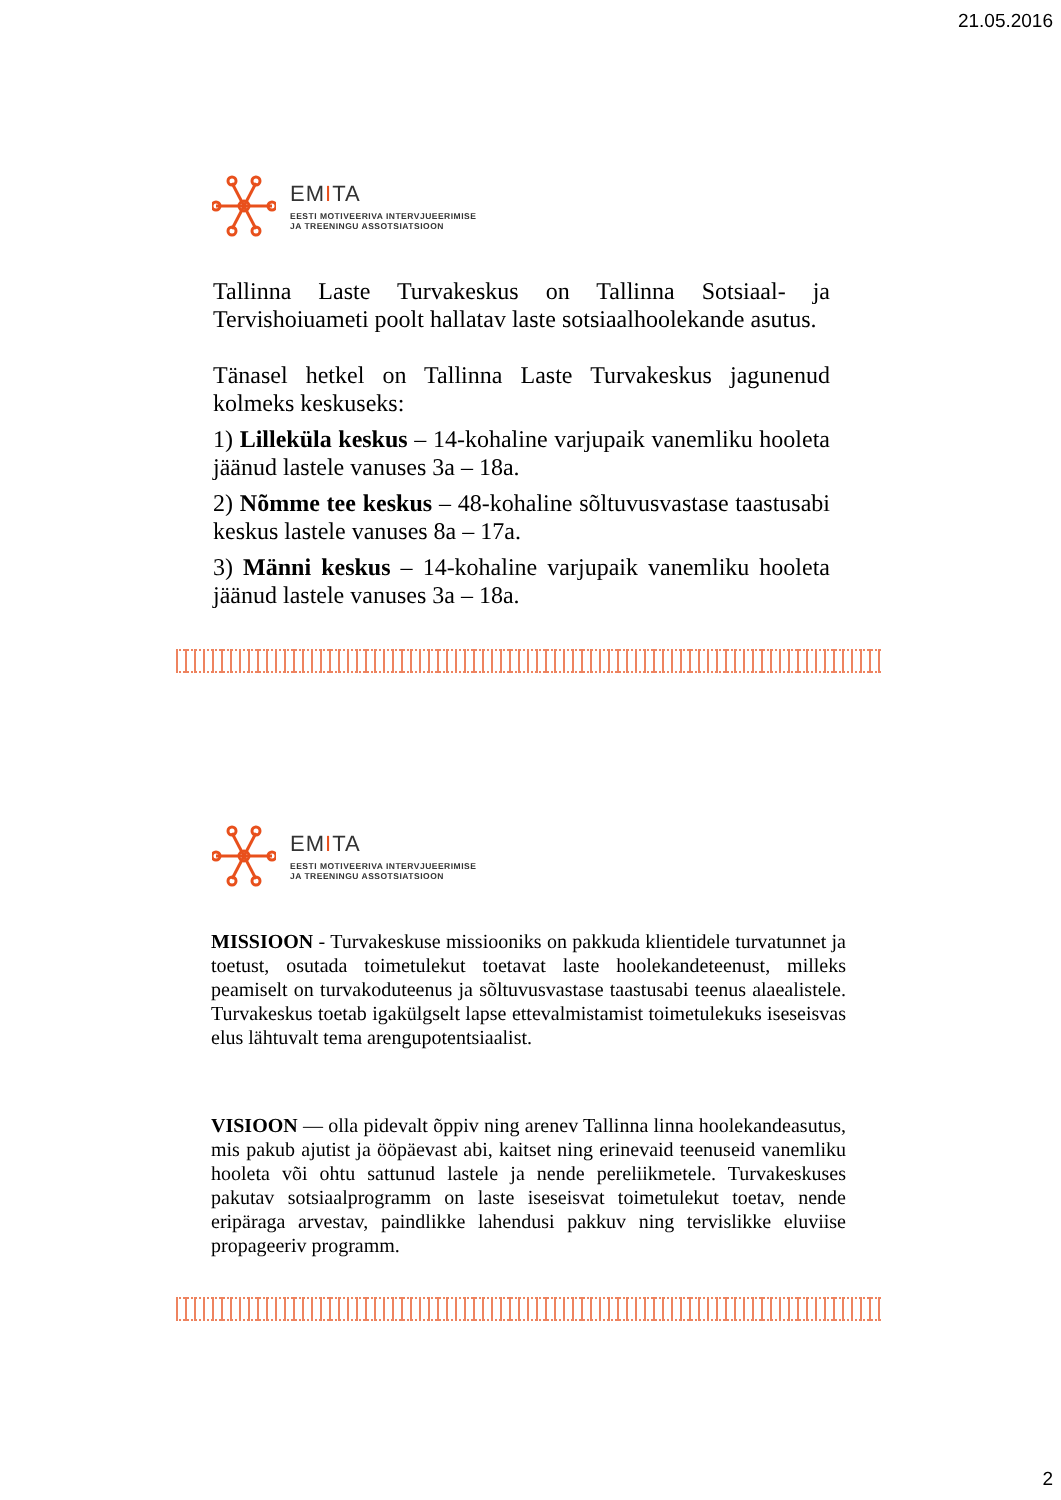21.05.2016
EMITA
EESTI MOTIVEERIVA INTERVJUEERIMISE
JA TREENINGU ASSOTSIATSIOON
Tallinna Laste Turvakeskus on Tallinna Sotsiaal- ja Tervishoiuameti poolt hallatav laste sotsiaalhoolekande asutus.
Tänasel hetkel on Tallinna Laste Turvakeskus jagunenud kolmeks keskuseks:
1) Lilleküla keskus – 14-kohaline varjupaik vanemliku hooleta jäänud lastele vanuses 3a – 18a.
2) Nõmme tee keskus – 48-kohaline sõltuvusvastase taastusabi keskus lastele vanuses 8a – 17a.
3) Männi keskus – 14-kohaline varjupaik vanemliku hooleta jäänud lastele vanuses 3a – 18a.
EMITA
EESTI MOTIVEERIVA INTERVJUEERIMISE
JA TREENINGU ASSOTSIATSIOON
MISSIOON - Turvakeskuse missiooniks on pakkuda klientidele turvatunnet ja toetust, osutada toimetulekut toetavat laste hoolekandeteenust, milleks peamiselt on turvakoduteenus ja sõltuvusvastase taastusabi teenus alaealistele. Turvakeskus toetab igakülgselt lapse ettevalmistamist toimetulekuks iseseisvas elus lähtuvalt tema arengupotentsiaalist.
VISIOON — olla pidevalt õppiv ning arenev Tallinna linna hoolekandeasutus, mis pakub ajutist ja ööpäevast abi, kaitset ning erinevaid teenuseid vanemliku hooleta või ohtu sattunud lastele ja nende pereliikmetele. Turvakeskuses pakutav sotsiaalprogramm on laste iseseisvat toimetulekut toetav, nende eripäraga arvestav, paindlikke lahendusi pakkuv ning tervislikke eluviise propageeriv programm.
2